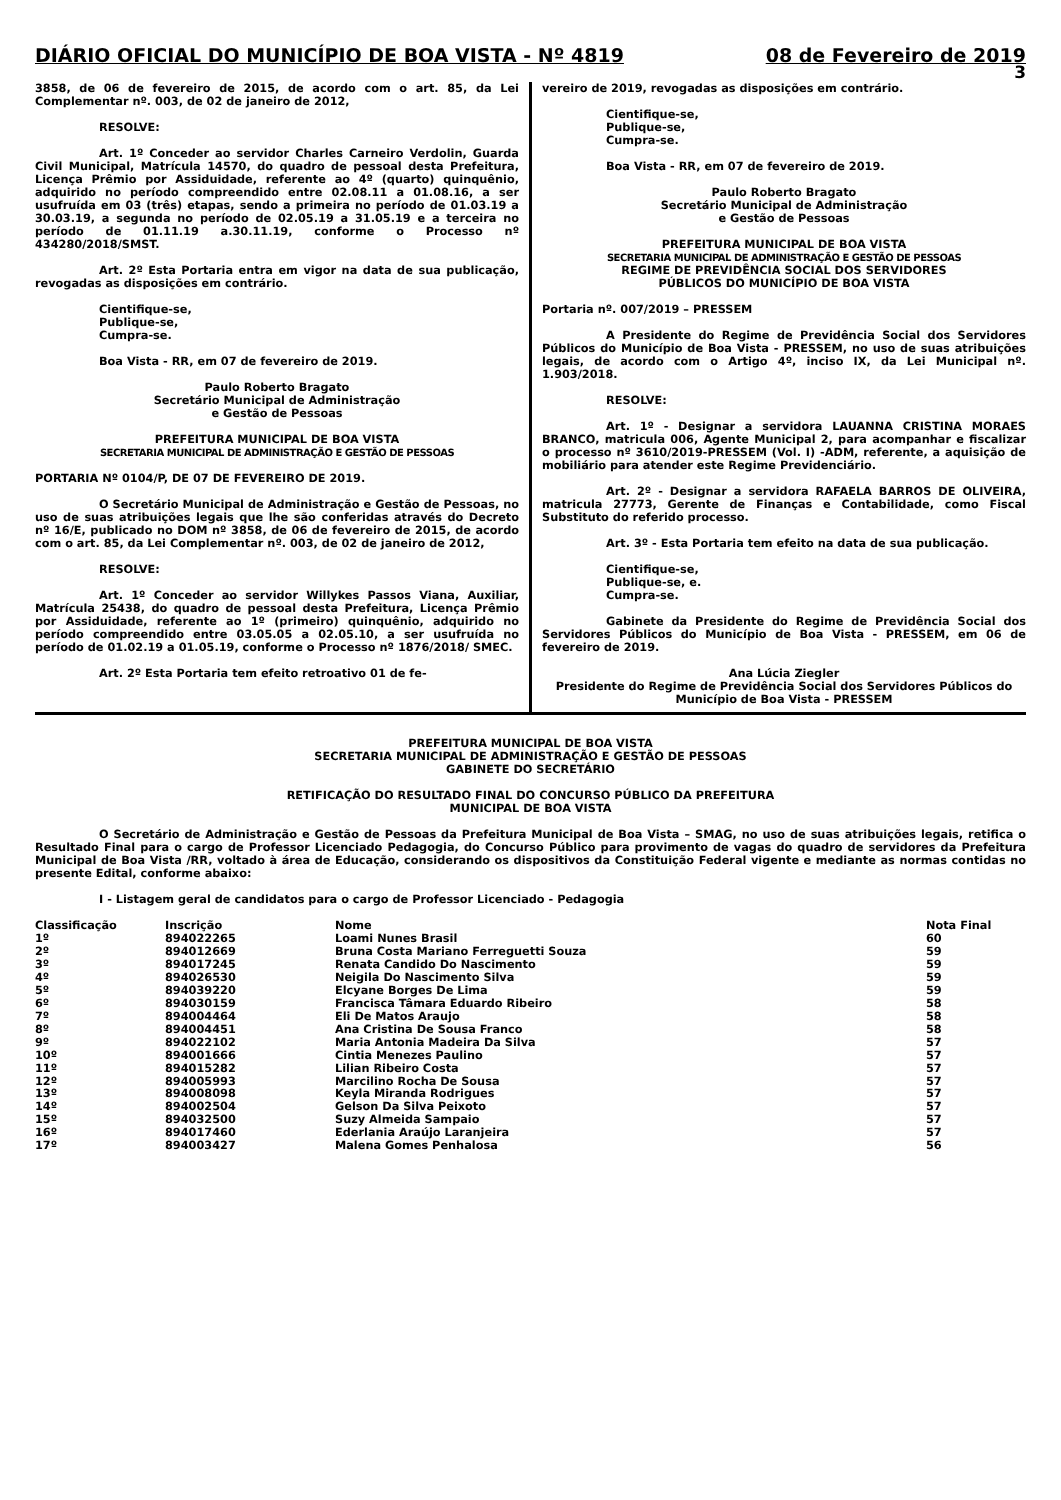DIÁRIO OFICIAL DO MUNICÍPIO DE BOA VISTA - Nº 4819 08 de Fevereiro de 2019
3
3858, de 06 de fevereiro de 2015, de acordo com o art. 85, da Lei Complementar nº. 003, de 02 de janeiro de 2012,
RESOLVE:
Art. 1º Conceder ao servidor Charles Carneiro Verdolin, Guarda Civil Municipal, Matrícula 14570, do quadro de pessoal desta Prefeitura, Licença Prêmio por Assiduidade, referente ao 4º (quarto) quinquênio, adquirido no período compreendido entre 02.08.11 a 01.08.16, a ser usufruída em 03 (três) etapas, sendo a primeira no período de 01.03.19 a 30.03.19, a segunda no período de 02.05.19 a 31.05.19 e a terceira no período de 01.11.19 a.30.11.19, conforme o Processo nº 434280/2018/SMST.
Art. 2º Esta Portaria entra em vigor na data de sua publicação, revogadas as disposições em contrário.
Cientifique-se,
Publique-se,
Cumpra-se.
Boa Vista - RR, em 07 de fevereiro de 2019.
Paulo Roberto Bragato
Secretário Municipal de Administração
e Gestão de Pessoas
PREFEITURA MUNICIPAL DE BOA VISTA
SECRETARIA MUNICIPAL DE ADMINISTRAÇÃO E GESTÃO DE PESSOAS
PORTARIA Nº 0104/P, DE 07 DE FEVEREIRO DE 2019.
O Secretário Municipal de Administração e Gestão de Pessoas, no uso de suas atribuições legais que lhe são conferidas através do Decreto nº 16/E, publicado no DOM nº 3858, de 06 de fevereiro de 2015, de acordo com o art. 85, da Lei Complementar nº. 003, de 02 de janeiro de 2012,
RESOLVE:
Art. 1º Conceder ao servidor Willykes Passos Viana, Auxiliar, Matrícula 25438, do quadro de pessoal desta Prefeitura, Licença Prêmio por Assiduidade, referente ao 1º (primeiro) quinquênio, adquirido no período compreendido entre 03.05.05 a 02.05.10, a ser usufruída no período de 01.02.19 a 01.05.19, conforme o Processo nº 1876/2018/ SMEC.
Art. 2º Esta Portaria tem efeito retroativo 01 de fe-
vereiro de 2019, revogadas as disposições em contrário.
Cientifique-se,
Publique-se,
Cumpra-se.
Boa Vista - RR, em 07 de fevereiro de 2019.
Paulo Roberto Bragato
Secretário Municipal de Administração
e Gestão de Pessoas
PREFEITURA MUNICIPAL DE BOA VISTA
SECRETARIA MUNICIPAL DE ADMINISTRAÇÃO E GESTÃO DE PESSOAS
REGIME DE PREVIDÊNCIA SOCIAL DOS SERVIDORES
PÚBLICOS DO MUNICÍPIO DE BOA VISTA
Portaria nº. 007/2019 – PRESSEM
A Presidente do Regime de Previdência Social dos Servidores Públicos do Município de Boa Vista - PRESSEM, no uso de suas atribuições legais, de acordo com o Artigo 4º, inciso IX, da Lei Municipal nº. 1.903/2018.
RESOLVE:
Art. 1º - Designar a servidora LAUANNA CRISTINA MORAES BRANCO, matricula 006, Agente Municipal 2, para acompanhar e fiscalizar o processo nº 3610/2019-PRESSEM (Vol. I) -ADM, referente, a aquisição de mobiliário para atender este Regime Previdenciário.
Art. 2º - Designar a servidora RAFAELA BARROS DE OLIVEIRA, matricula 27773, Gerente de Finanças e Contabilidade, como Fiscal Substituto do referido processo.
Art. 3º - Esta Portaria tem efeito na data de sua publicação.
Cientifique-se,
Publique-se, e.
Cumpra-se.
Gabinete da Presidente do Regime de Previdência Social dos Servidores Públicos do Município de Boa Vista - PRESSEM, em 06 de fevereiro de 2019.
Ana Lúcia Ziegler
Presidente do Regime de Previdência Social dos Servidores Públicos do Município de Boa Vista - PRESSEM
PREFEITURA MUNICIPAL DE BOA VISTA
SECRETARIA MUNICIPAL DE ADMINISTRAÇÃO E GESTÃO DE PESSOAS
GABINETE DO SECRETÁRIO
RETIFICAÇÃO DO RESULTADO FINAL DO CONCURSO PÚBLICO DA PREFEITURA
MUNICIPAL DE BOA VISTA
O Secretário de Administração e Gestão de Pessoas da Prefeitura Municipal de Boa Vista – SMAG, no uso de suas atribuições legais, retifica o Resultado Final para o cargo de Professor Licenciado Pedagogia, do Concurso Público para provimento de vagas do quadro de servidores da Prefeitura Municipal de Boa Vista /RR, voltado à área de Educação, considerando os dispositivos da Constituição Federal vigente e mediante as normas contidas no presente Edital, conforme abaixo:
I - Listagem geral de candidatos para o cargo de Professor Licenciado - Pedagogia
| Classificação | Inscrição | Nome | Nota Final |
| --- | --- | --- | --- |
| 1º | 894022265 | Loami Nunes Brasil | 60 |
| 2º | 894012669 | Bruna Costa Mariano Ferreguetti Souza | 59 |
| 3º | 894017245 | Renata Candido Do Nascimento | 59 |
| 4º | 894026530 | Neigila Do Nascimento Silva | 59 |
| 5º | 894039220 | Elcyane Borges De Lima | 59 |
| 6º | 894030159 | Francisca Tâmara Eduardo Ribeiro | 58 |
| 7º | 894004464 | Eli De Matos Araujo | 58 |
| 8º | 894004451 | Ana Cristina De Sousa Franco | 58 |
| 9º | 894022102 | Maria Antonia Madeira Da Silva | 57 |
| 10º | 894001666 | Cintia Menezes Paulino | 57 |
| 11º | 894015282 | Lilian Ribeiro Costa | 57 |
| 12º | 894005993 | Marcilino Rocha De Sousa | 57 |
| 13º | 894008098 | Keyla Miranda Rodrigues | 57 |
| 14º | 894002504 | Gelson Da Silva Peixoto | 57 |
| 15º | 894032500 | Suzy Almeida Sampaio | 57 |
| 16º | 894017460 | Ederlania Araújo Laranjeira | 57 |
| 17º | 894003427 | Malena Gomes Penhalosa | 56 |